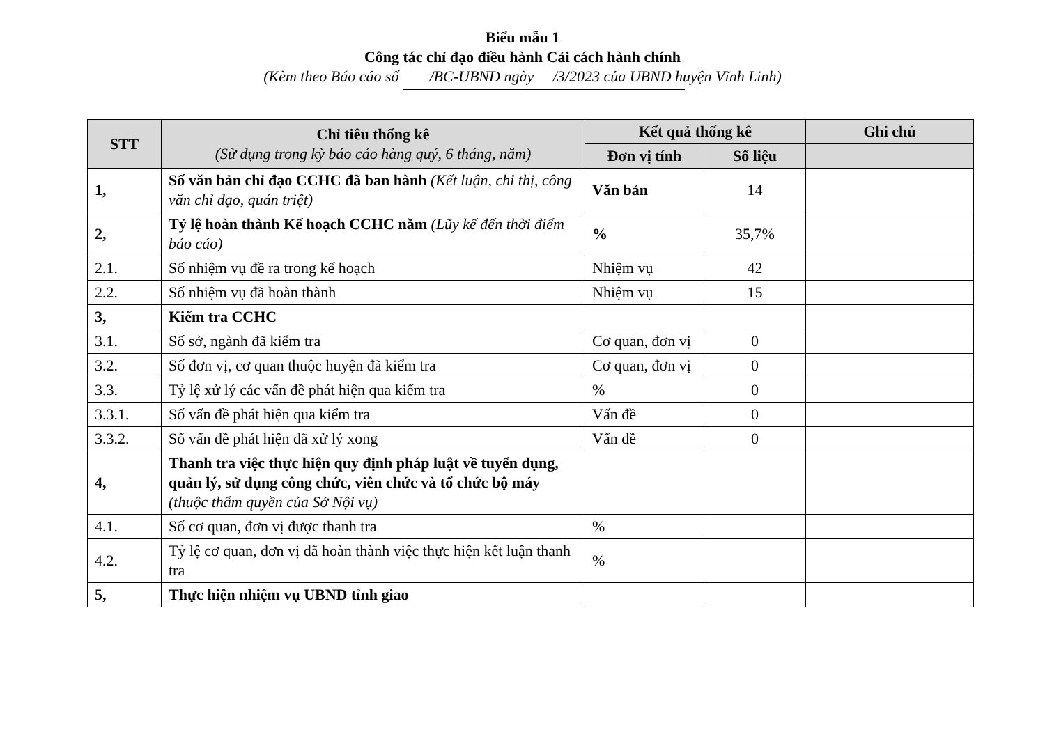Biểu mẫu 1
Công tác chỉ đạo điều hành Cải cách hành chính
(Kèm theo Báo cáo số /BC-UBND ngày /3/2023 của UBND huyện Vĩnh Linh)
| STT | Chỉ tiêu thống kê (Sử dụng trong kỳ báo cáo hàng quý, 6 tháng, năm) | Kết quả thống kê | | Ghi chú |
| --- | --- | --- | --- | --- |
| | | Đơn vị tính | Số liệu | |
| 1, | Số văn bản chỉ đạo CCHC đã ban hành (Kết luận, chỉ thị, công văn chỉ đạo, quán triệt) | Văn bản | 14 | |
| 2, | Tỷ lệ hoàn thành Kế hoạch CCHC năm (Lũy kế đến thời điểm báo cáo) | % | 35,7% | |
| 2.1. | Số nhiệm vụ đề ra trong kế hoạch | Nhiệm vụ | 42 | |
| 2.2. | Số nhiệm vụ đã hoàn thành | Nhiệm vụ | 15 | |
| 3, | Kiểm tra CCHC | | | |
| 3.1. | Số sở, ngành đã kiểm tra | Cơ quan, đơn vị | 0 | |
| 3.2. | Số đơn vị, cơ quan thuộc huyện đã kiểm tra | Cơ quan, đơn vị | 0 | |
| 3.3. | Tỷ lệ xử lý các vấn đề phát hiện qua kiểm tra | % | 0 | |
| 3.3.1. | Số vấn đề phát hiện qua kiểm tra | Vấn đề | 0 | |
| 3.3.2. | Số vấn đề phát hiện đã xử lý xong | Vấn đề | 0 | |
| 4, | Thanh tra việc thực hiện quy định pháp luật về tuyển dụng, quản lý, sử dụng công chức, viên chức và tổ chức bộ máy (thuộc thẩm quyền của Sở Nội vụ) | | | |
| 4.1. | Số cơ quan, đơn vị được thanh tra | % | | |
| 4.2. | Tỷ lệ cơ quan, đơn vị đã hoàn thành việc thực hiện kết luận thanh tra | % | | |
| 5, | Thực hiện nhiệm vụ UBND tỉnh giao | | | |